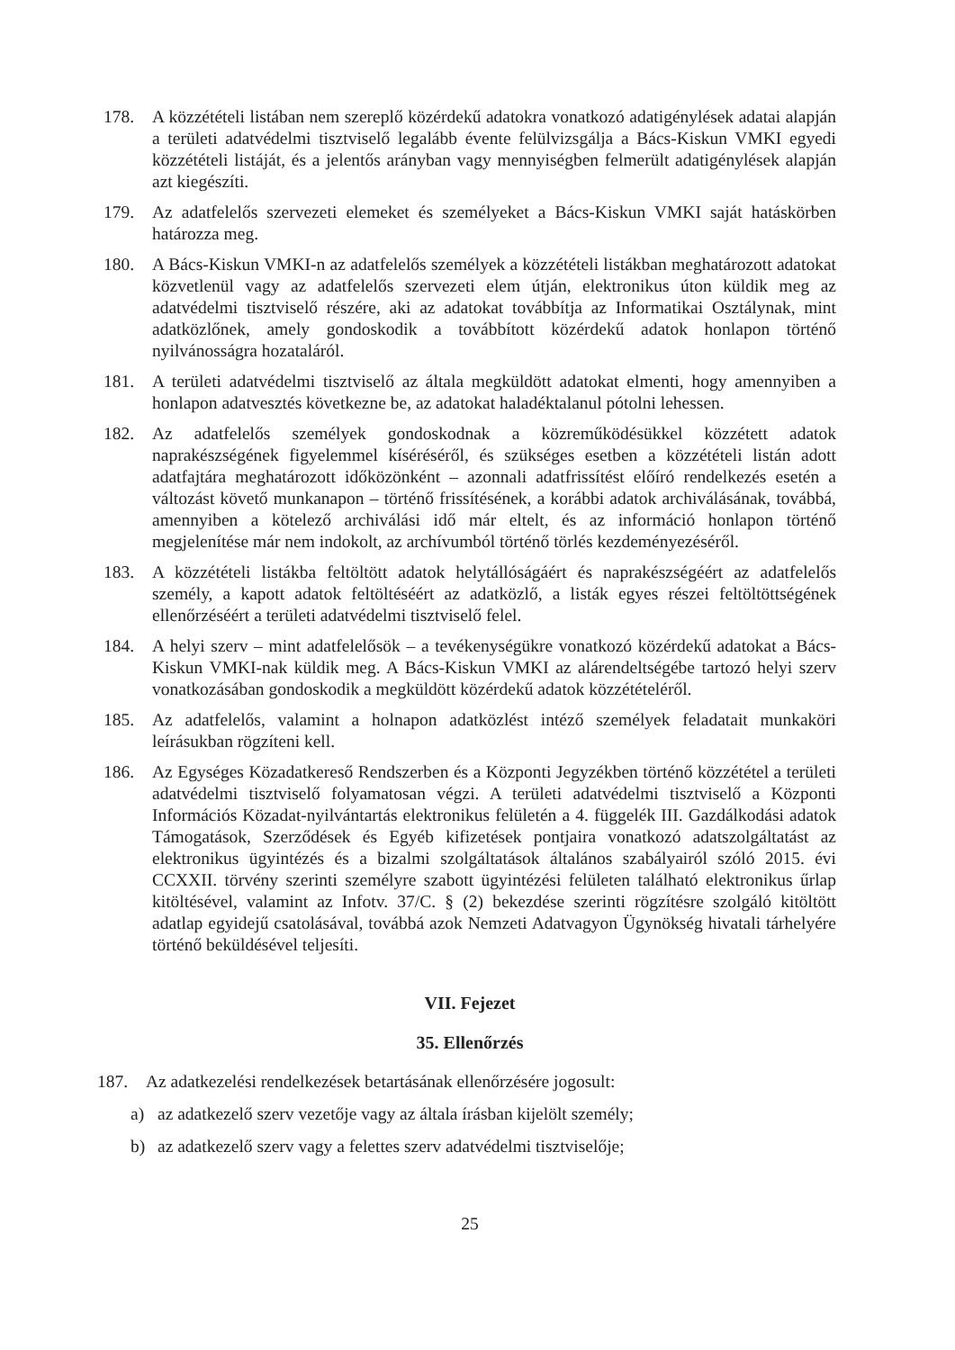178. A közzétételi listában nem szereplő közérdekű adatokra vonatkozó adatigénylések adatai alapján a területi adatvédelmi tisztviselő legalább évente felülvizsgálja a Bács-Kiskun VMKI egyedi közzétételi listáját, és a jelentős arányban vagy mennyiségben felmerült adatigénylések alapján azt kiegészíti.
179. Az adatfelelős szervezeti elemeket és személyeket a Bács-Kiskun VMKI saját hatáskörben határozza meg.
180. A Bács-Kiskun VMKI-n az adatfelelős személyek a közzétételi listákban meghatározott adatokat közvetlenül vagy az adatfelelős szervezeti elem útján, elektronikus úton küldik meg az adatvédelmi tisztviselő részére, aki az adatokat továbbítja az Informatikai Osztálynak, mint adatközlőnek, amely gondoskodik a továbbított közérdekű adatok honlapon történő nyilvánosságra hozataláról.
181. A területi adatvédelmi tisztviselő az általa megküldött adatokat elmenti, hogy amennyiben a honlapon adatvesztés következne be, az adatokat haladéktalanul pótolni lehessen.
182. Az adatfelelős személyek gondoskodnak a közreműködésükkel közzétett adatok naprakészségének figyelemmel kíséréséről, és szükséges esetben a közzétételi listán adott adatfajtára meghatározott időközönként – azonnali adatfrissítést előíró rendelkezés esetén a változást követő munkanapon – történő frissítésének, a korábbi adatok archiválásának, továbbá, amennyiben a kötelező archiválási idő már eltelt, és az információ honlapon történő megjelenítése már nem indokolt, az archívumból történő törlés kezdeményezéséről.
183. A közzétételi listákba feltöltött adatok helytállóságáért és naprakészségéért az adatfelelős személy, a kapott adatok feltöltéséért az adatközlő, a listák egyes részei feltöltöttségének ellenőrzéséért a területi adatvédelmi tisztviselő felel.
184. A helyi szerv – mint adatfelelősök – a tevékenységükre vonatkozó közérdekű adatokat a Bács-Kiskun VMKI-nak küldik meg. A Bács-Kiskun VMKI az alárendeltségébe tartozó helyi szerv vonatkozásában gondoskodik a megküldött közérdekű adatok közzétételéről.
185. Az adatfelelős, valamint a holnapon adatközlést intéző személyek feladatait munkaköri leírásukban rögzíteni kell.
186. Az Egységes Közadatkereső Rendszerben és a Központi Jegyzékben történő közzététel a területi adatvédelmi tisztviselő folyamatosan végzi. A területi adatvédelmi tisztviselő a Központi Információs Közadat-nyilvántartás elektronikus felületén a 4. függelék III. Gazdálkodási adatok Támogatások, Szerződések és Egyéb kifizetések pontjaira vonatkozó adatszolgáltatást az elektronikus ügyintézés és a bizalmi szolgáltatások általános szabályairól szóló 2015. évi CCXXII. törvény szerinti személyre szabott ügyintézési felületen található elektronikus űrlap kitöltésével, valamint az Infotv. 37/C. § (2) bekezdése szerinti rögzítésre szolgáló kitöltött adatlap egyidejű csatolásával, továbbá azok Nemzeti Adatvagyon Ügynökség hivatali tárhelyére történő beküldésével teljesíti.
VII. Fejezet
35. Ellenőrzés
187. Az adatkezelési rendelkezések betartásának ellenőrzésére jogosult:
a) az adatkezelő szerv vezetője vagy az általa írásban kijelölt személy;
b) az adatkezelő szerv vagy a felettes szerv adatvédelmi tisztviselője;
25